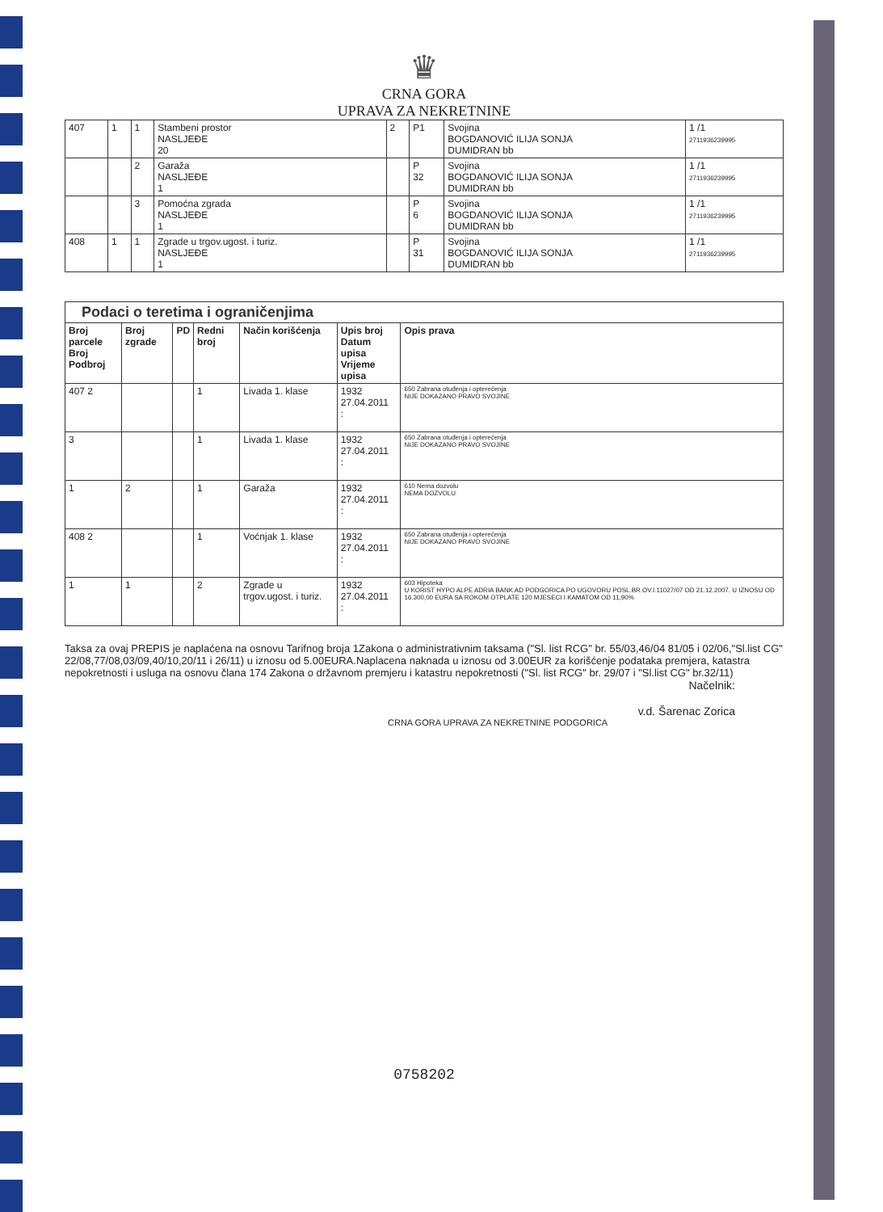♛
CRNA GORA
UPRAVA ZA NEKRETNINE
| 407 | 1 | 1 | Stambeni prostor NASLJEĐE 20 | 2 | P1 | Svojina BOGDANOVIĆ ILIJA SONJA DUMIDRAN bb | 1 /1 2711936239995 |
| | | 2 | Garaža NASLJEĐE 1 | | P 32 | Svojina BOGDANOVIĆ ILIJA SONJA DUMIDRAN bb | 1 /1 2711936239995 |
| | | 3 | Pomoćna zgrada NASLJEĐE 1 | | P 6 | Svojina BOGDANOVIĆ ILIJA SONJA DUMIDRAN bb | 1 /1 2711936239995 |
| 408 | 1 | 1 | Zgrade u trgov.ugost. i turiz. NASLJEĐE 1 | | P 31 | Svojina BOGDANOVIĆ ILIJA SONJA DUMIDRAN bb | 1 /1 2711936239995 |
| Podaci o teretima i ograničenjima | | | | | | |
| Broj parcele Broj Podbroj | Broj zgrade | PD | Redni broj | Način korišćenja | Upis broj Datum upisa Vrijeme upisa | Opis prava |
| 407 2 | | | 1 | Livada 1. klase | 1932 27.04.2011 : | 650 Zabrana otuđenja i opterećenja NIJE DOKAZANO PRAVO SVOJINE |
| 3 | | | 1 | Livada 1. klase | 1932 27.04.2011 : | 650 Zabrana otuđenja i opterećenja NIJE DOKAZANO PRAVO SVOJINE |
| 1 | 2 | | 1 | Garaža | 1932 27.04.2011 : | 610 Nema dozvolu NEMA DOZVOLU |
| 408 2 | | | 1 | Voćnjak 1. klase | 1932 27.04.2011 : | 650 Zabrana otuđenja i opterećenja NIJE DOKAZANO PRAVO SVOJINE |
| 1 | 1 | | 2 | Zgrade u trgov.ugost. i turiz. | 1932 27.04.2011 : | 603 Hipoteka U KORIST HYPO ALPE ADRIA BANK AD PODGORICA PO UGOVORU POSL.BR.OV.I.11027/07 OD 21.12.2007. U IZNOSU OD 16.300,00 EURA SA ROKOM OTPLATE 120 MJESECI I KAMATOM OD 11,90% |
Taksa za ovaj PREPIS je naplaćena na osnovu Tarifnog broja 1Zakona o administrativnim taksama ("Sl. list RCG" br. 55/03,46/04 81/05 i 02/06,"Sl.list CG" 22/08,77/08,03/09,40/10,20/11 i 26/11) u iznosu od 5.00EURA.Naplacena naknada u iznosu od 3.00EUR za korišćenje podataka premjera, katastra nepokretnosti i usluga na osnovu člana 174 Zakona o državnom premjeru i katastru nepokretnosti ("Sl. list RCG" br. 29/07 i "Sl.list CG" br.32/11)
Načelnik:
v.d. Šarenac Zorica
CRNA GORA UPRAVA ZA NEKRETNINE PODGORICA
0758202